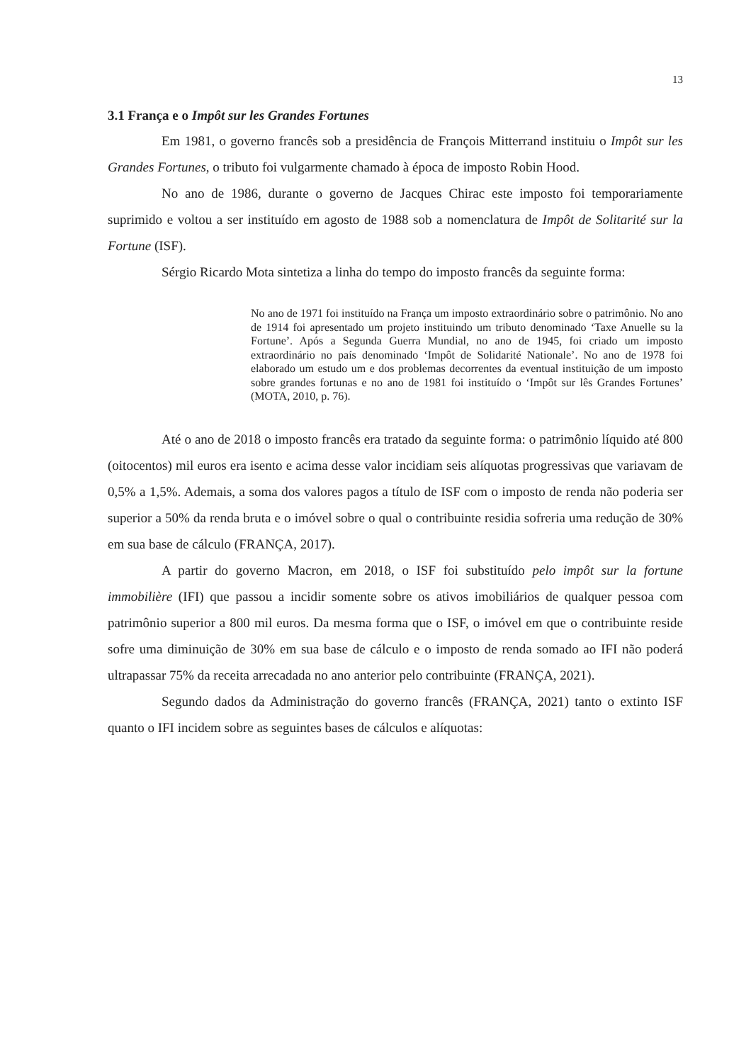13
3.1 França e o Impôt sur les Grandes Fortunes
Em 1981, o governo francês sob a presidência de François Mitterrand instituiu o Impôt sur les Grandes Fortunes, o tributo foi vulgarmente chamado à época de imposto Robin Hood.
No ano de 1986, durante o governo de Jacques Chirac este imposto foi temporariamente suprimido e voltou a ser instituído em agosto de 1988 sob a nomenclatura de Impôt de Solitarité sur la Fortune (ISF).
Sérgio Ricardo Mota sintetiza a linha do tempo do imposto francês da seguinte forma:
No ano de 1971 foi instituído na França um imposto extraordinário sobre o patrimônio. No ano de 1914 foi apresentado um projeto instituindo um tributo denominado ‘Taxe Anuelle su la Fortune’. Após a Segunda Guerra Mundial, no ano de 1945, foi criado um imposto extraordinário no país denominado ‘Impôt de Solidarité Nationale’. No ano de 1978 foi elaborado um estudo um e dos problemas decorrentes da eventual instituição de um imposto sobre grandes fortunas e no ano de 1981 foi instituído o ‘Impôt sur lês Grandes Fortunes’ (MOTA, 2010, p. 76).
Até o ano de 2018 o imposto francês era tratado da seguinte forma: o patrimônio líquido até 800 (oitocentos) mil euros era isento e acima desse valor incidiam seis alíquotas progressivas que variavam de 0,5% a 1,5%. Ademais, a soma dos valores pagos a título de ISF com o imposto de renda não poderia ser superior a 50% da renda bruta e o imóvel sobre o qual o contribuinte residia sofreria uma redução de 30% em sua base de cálculo (FRANÇA, 2017).
A partir do governo Macron, em 2018, o ISF foi substituído pelo impôt sur la fortune immobilière (IFI) que passou a incidir somente sobre os ativos imobiliários de qualquer pessoa com patrimônio superior a 800 mil euros. Da mesma forma que o ISF, o imóvel em que o contribuinte reside sofre uma diminuição de 30% em sua base de cálculo e o imposto de renda somado ao IFI não poderá ultrapassar 75% da receita arrecadada no ano anterior pelo contribuinte (FRANÇA, 2021).
Segundo dados da Administração do governo francês (FRANÇA, 2021) tanto o extinto ISF quanto o IFI incidem sobre as seguintes bases de cálculos e alíquotas: